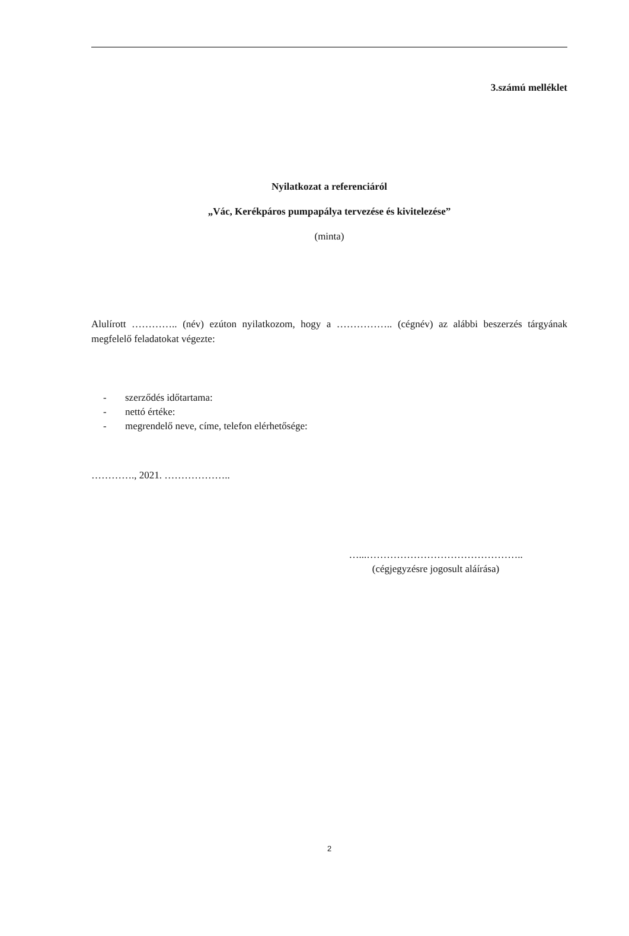3.számú melléklet
Nyilatkozat a referenciáról
„Vác, Kerékpáros pumpapálya tervezése és kivitelezése”
(minta)
Alulírott ………….. (név) ezúton nyilatkozom, hogy a …………….. (cégnév) az alábbi beszerzés tárgyának megfelelő feladatokat végezte:
- szerződés időtartama:
- nettó értéke:
- megrendelő neve, címe, telefon elérhetősége:
…………., 2021. ………………..
…...………………………………………..
(cégjegyzésre jogosult aláírása)
2